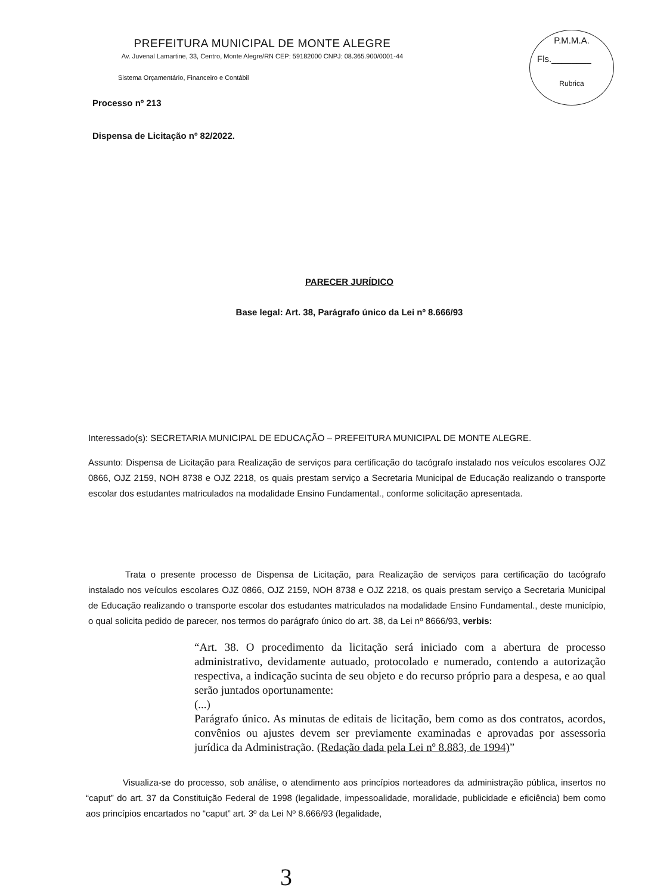PREFEITURA MUNICIPAL DE MONTE ALEGRE
Av. Juvenal Lamartine, 33, Centro, Monte Alegre/RN CEP: 59182000 CNPJ: 08.365.900/0001-44
P.M.M.A.
Fls.________
Rubrica
Sistema Orçamentário, Financeiro e Contábil
Processo nº 213
Dispensa de Licitação nº 82/2022.
PARECER JURÍDICO
Base legal: Art. 38, Parágrafo único da Lei nº 8.666/93
Interessado(s): SECRETARIA MUNICIPAL DE EDUCAÇÃO – PREFEITURA MUNICIPAL DE MONTE ALEGRE.
Assunto: Dispensa de Licitação para Realização de serviços para certificação do tacógrafo instalado nos veículos escolares OJZ 0866, OJZ 2159, NOH 8738 e OJZ 2218, os quais prestam serviço a Secretaria Municipal de Educação realizando o transporte escolar dos estudantes matriculados na modalidade Ensino Fundamental., conforme solicitação apresentada.
Trata o presente processo de Dispensa de Licitação, para Realização de serviços para certificação do tacógrafo instalado nos veículos escolares OJZ 0866, OJZ 2159, NOH 8738 e OJZ 2218, os quais prestam serviço a Secretaria Municipal de Educação realizando o transporte escolar dos estudantes matriculados na modalidade Ensino Fundamental., deste município, o qual solicita pedido de parecer, nos termos do parágrafo único do art. 38, da Lei nº 8666/93, verbis:
“Art. 38. O procedimento da licitação será iniciado com a abertura de processo administrativo, devidamente autuado, protocolado e numerado, contendo a autorização respectiva, a indicação sucinta de seu objeto e do recurso próprio para a despesa, e ao qual serão juntados oportunamente:
(...)
Parágrafo único. As minutas de editais de licitação, bem como as dos contratos, acordos, convênios ou ajustes devem ser previamente examinadas e aprovadas por assessoria jurídica da Administração. (Redação dada pela Lei nº 8.883, de 1994)”
Visualiza-se do processo, sob análise, o atendimento aos princípios norteadores da administração pública, insertos no “caput” do art. 37 da Constituição Federal de 1998 (legalidade, impessoalidade, moralidade, publicidade e eficiência) bem como aos princípios encartados no “caput” art. 3º da Lei Nº 8.666/93 (legalidade,
3